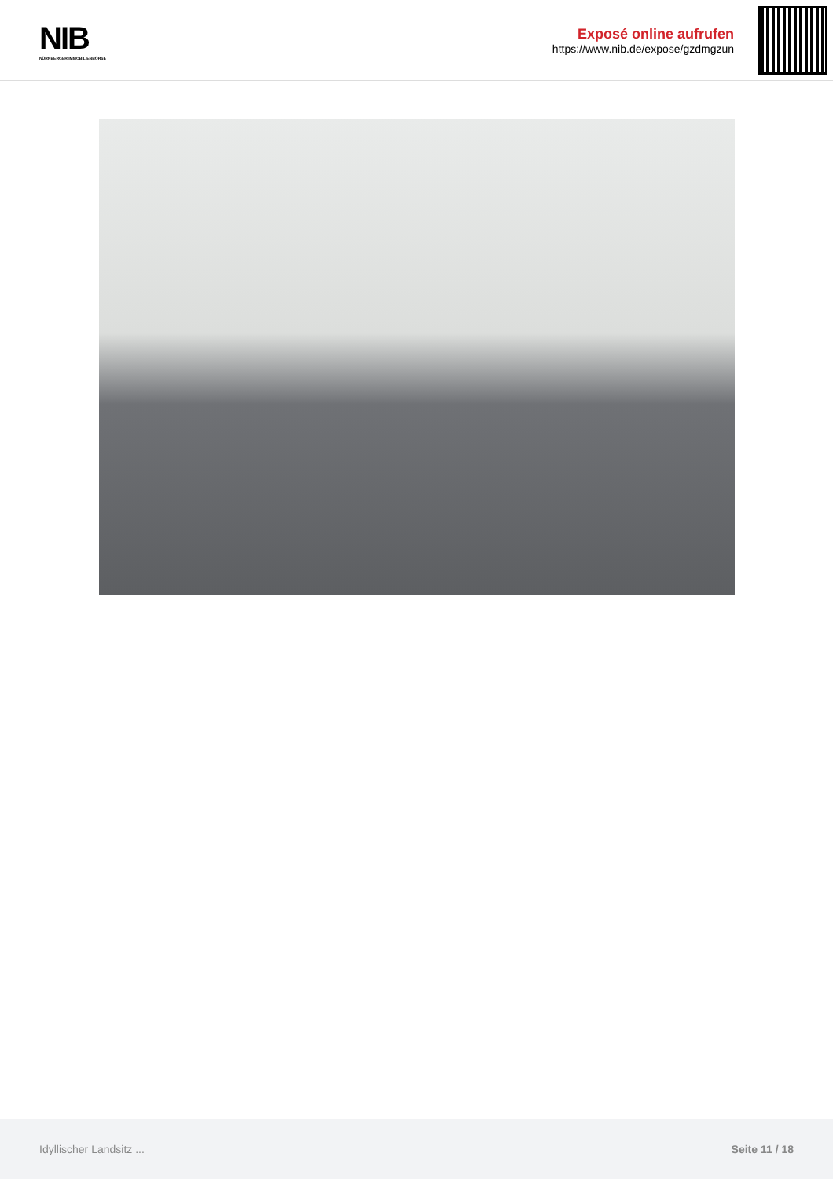NIB
NÜRNBERGER IMMOBILIENBÖRSE
Exposé online aufrufen
https://www.nib.de/expose/gzdmgzun
Idyllischer Landsitz ... Seite 11 / 18